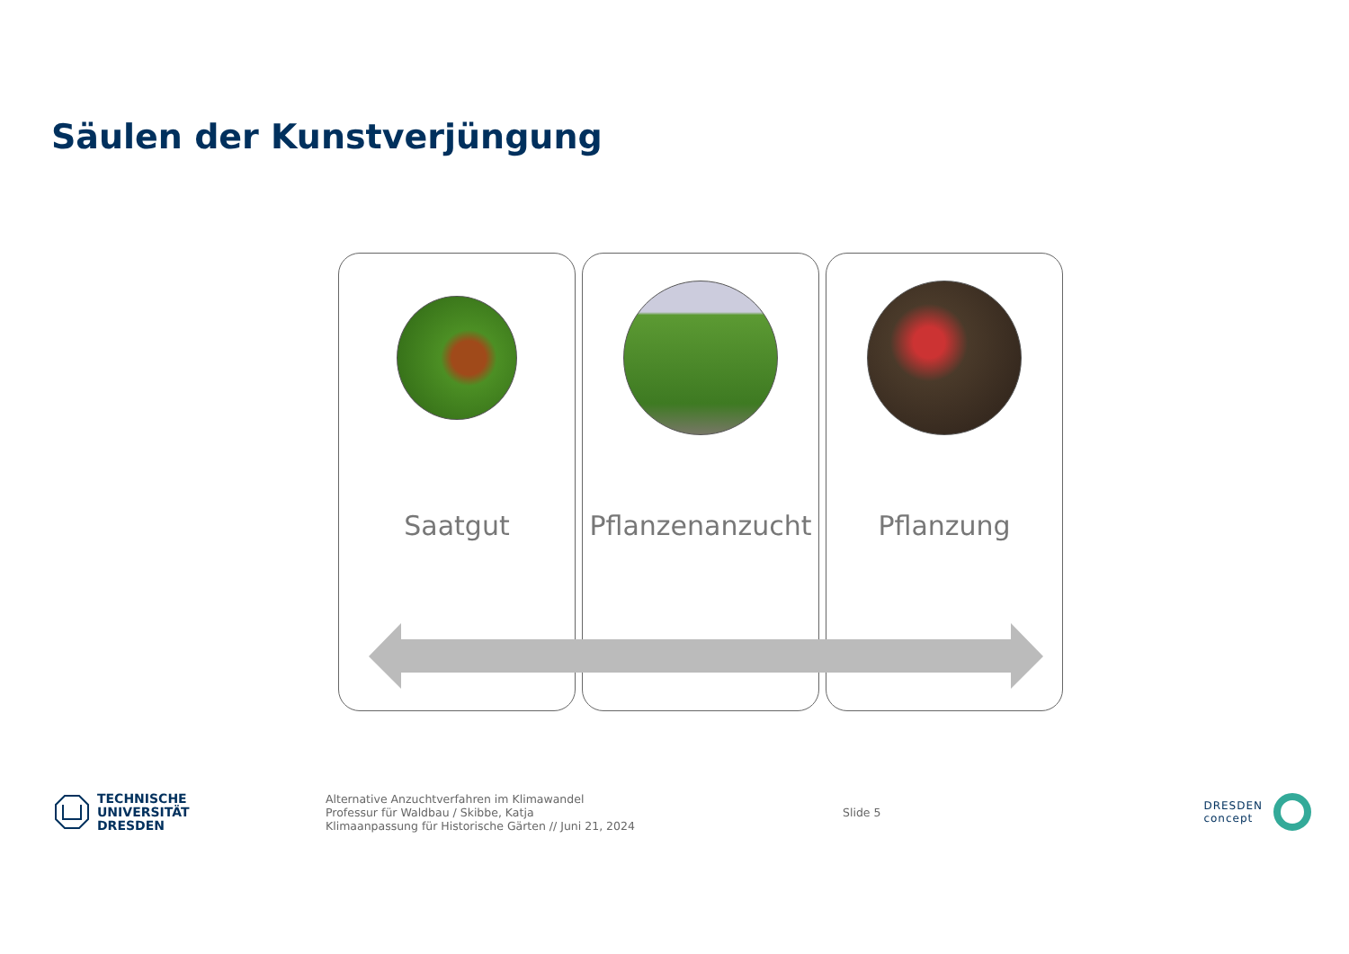Säulen der Kunstverjüngung
Saatgut
Pflanzenanzucht
Pflanzung
TECHNISCHE
UNIVERSITÄT
DRESDEN
Alternative Anzuchtverfahren im Klimawandel
Professur für Waldbau / Skibbe, Katja
Klimaanpassung für Historische Gärten // Juni 21, 2024
Slide 5
DRESDEN
concept